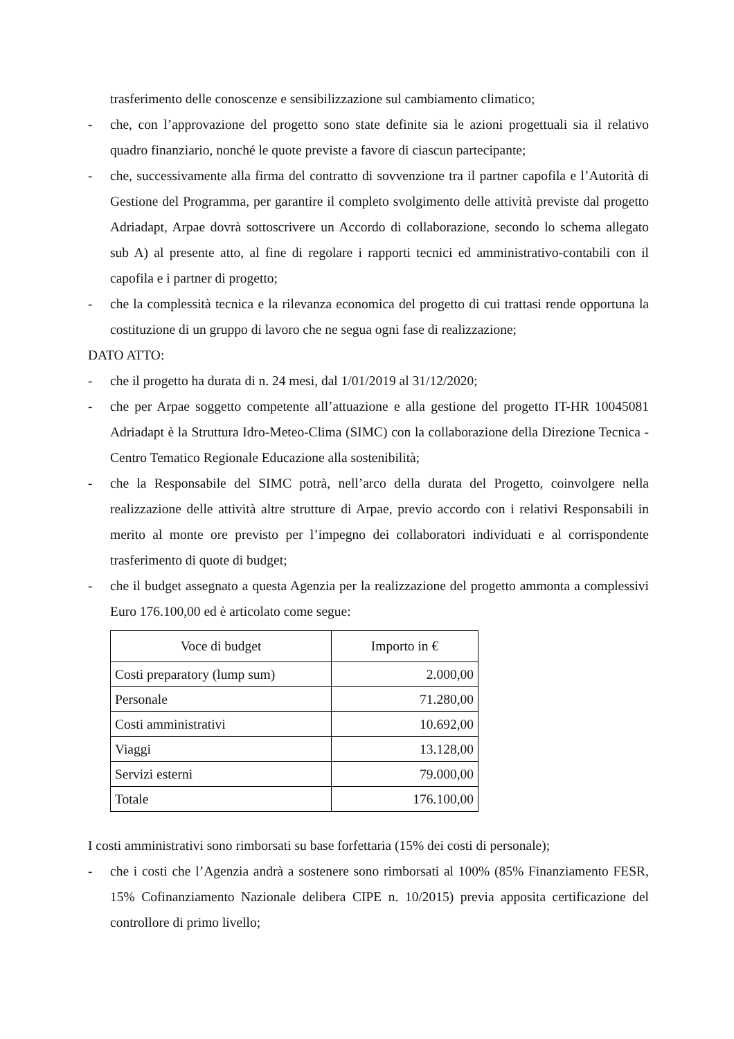trasferimento delle conoscenze e sensibilizzazione sul cambiamento climatico;
- che, con l’approvazione del progetto sono state definite sia le azioni progettuali sia il relativo quadro finanziario, nonché le quote previste a favore di ciascun partecipante;
- che, successivamente alla firma del contratto di sovvenzione tra il partner capofila e l’Autorità di Gestione del Programma, per garantire il completo svolgimento delle attività previste dal progetto Adriadapt, Arpae dovrà sottoscrivere un Accordo di collaborazione, secondo lo schema allegato sub A) al presente atto, al fine di regolare i rapporti tecnici ed amministrativo-contabili con il capofila e i partner di progetto;
- che la complessità tecnica e la rilevanza economica del progetto di cui trattasi rende opportuna la costituzione di un gruppo di lavoro che ne segua ogni fase di realizzazione;
DATO ATTO:
- che il progetto ha durata di n. 24 mesi, dal 1/01/2019 al 31/12/2020;
- che per Arpae soggetto competente all’attuazione e alla gestione del progetto IT-HR 10045081 Adriadapt è la Struttura Idro-Meteo-Clima (SIMC) con la collaborazione della Direzione Tecnica - Centro Tematico Regionale Educazione alla sostenibilità;
- che la Responsabile del SIMC potrà, nell’arco della durata del Progetto, coinvolgere nella realizzazione delle attività altre strutture di Arpae, previo accordo con i relativi Responsabili in merito al monte ore previsto per l’impegno dei collaboratori individuati e al corrispondente trasferimento di quote di budget;
- che il budget assegnato a questa Agenzia per la realizzazione del progetto ammonta a complessivi Euro 176.100,00 ed è articolato come segue:
| Voce di budget | Importo in € |
| --- | --- |
| Costi preparatory (lump sum) | 2.000,00 |
| Personale | 71.280,00 |
| Costi amministrativi | 10.692,00 |
| Viaggi | 13.128,00 |
| Servizi esterni | 79.000,00 |
| Totale | 176.100,00 |
I costi amministrativi sono rimborsati su base forfettaria (15% dei costi di personale);
- che i costi che l’Agenzia andrà a sostenere sono rimborsati al 100% (85% Finanziamento FESR, 15% Cofinanziamento Nazionale delibera CIPE n. 10/2015) previa apposita certificazione del controllore di primo livello;